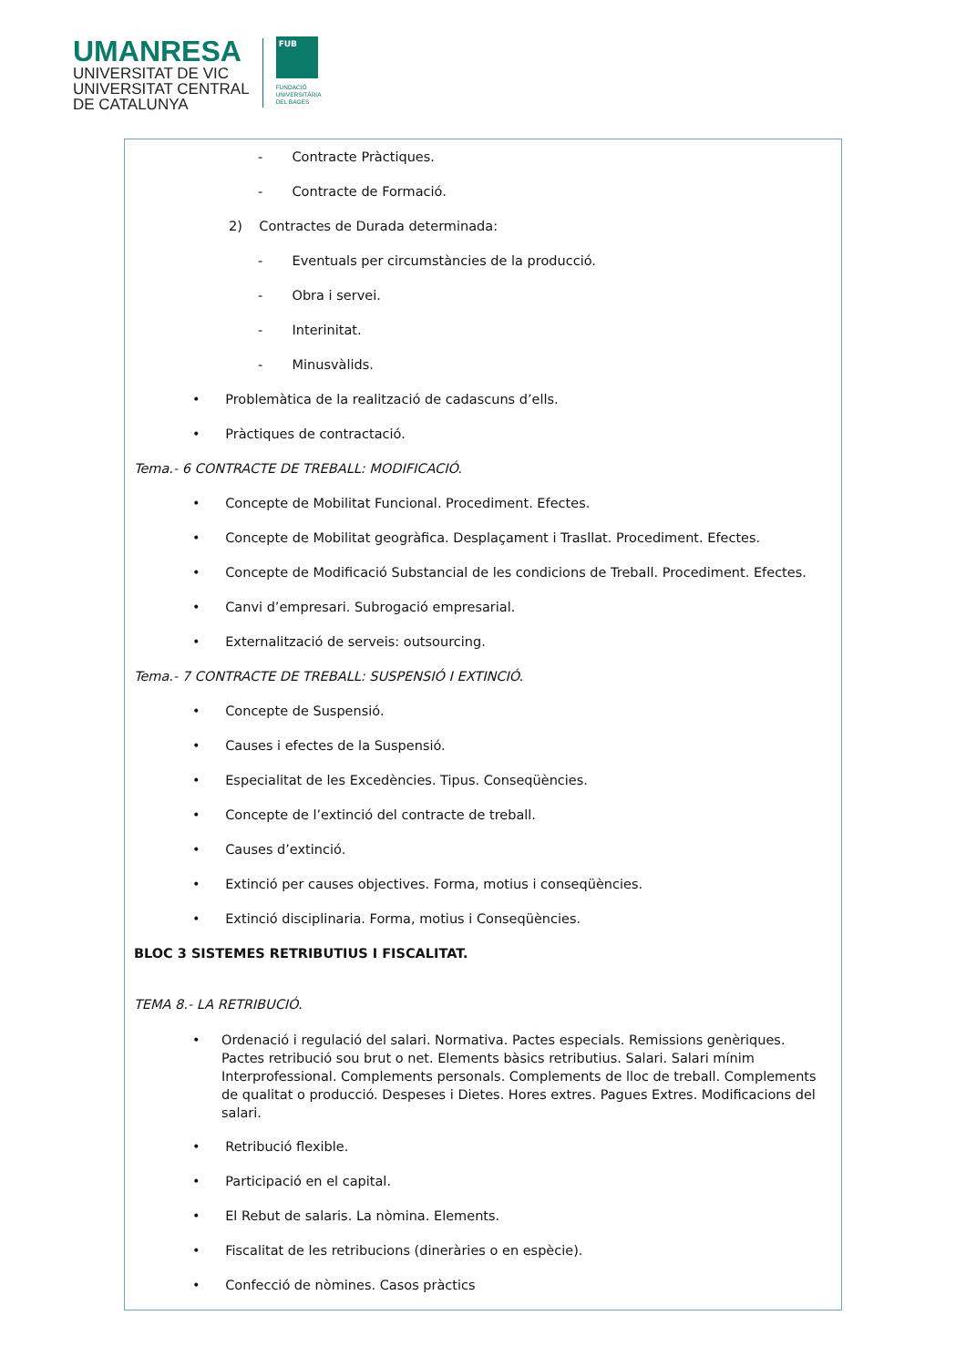UMANRESA
UNIVERSITAT DE VIC
UNIVERSITAT CENTRAL
DE CATALUNYA
FUB
FUNDACIÓ
UNIVERSITÀRIA
DEL BAGES
- Contracte Pràctiques.
- Contracte de Formació.
2) Contractes de Durada determinada:
- Eventuals per circumstàncies de la producció.
- Obra i servei.
- Interinitat.
- Minusvàlids.
• Problemàtica de la realització de cadascuns d’ells.
• Pràctiques de contractació.
Tema.- 6 CONTRACTE DE TREBALL: MODIFICACIÓ.
• Concepte de Mobilitat Funcional. Procediment. Efectes.
• Concepte de Mobilitat geogràfica. Desplaçament i Trasllat. Procediment. Efectes.
• Concepte de Modificació Substancial de les condicions de Treball. Procediment. Efectes.
• Canvi d’empresari. Subrogació empresarial.
• Externalització de serveis: outsourcing.
Tema.- 7 CONTRACTE DE TREBALL: SUSPENSIÓ I EXTINCIÓ.
• Concepte de Suspensió.
• Causes i efectes de la Suspensió.
• Especialitat de les Excedències. Tipus. Conseqüències.
• Concepte de l’extinció del contracte de treball.
• Causes d’extinció.
• Extinció per causes objectives. Forma, motius i conseqüències.
• Extinció disciplinaria. Forma, motius i Conseqüències.
BLOC 3 SISTEMES RETRIBUTIUS I FISCALITAT.
TEMA 8.- LA RETRIBUCIÓ.
• Ordenació i regulació del salari. Normativa. Pactes especials. Remissions genèriques. Pactes retribució sou brut o net. Elements bàsics retributius. Salari. Salari mínim Interprofessional. Complements personals. Complements de lloc de treball. Complements de qualitat o producció. Despeses i Dietes. Hores extres. Pagues Extres. Modificacions del salari.
• Retribució flexible.
• Participació en el capital.
• El Rebut de salaris. La nòmina. Elements.
• Fiscalitat de les retribucions (dineràries o en espècie).
• Confecció de nòmines. Casos pràctics